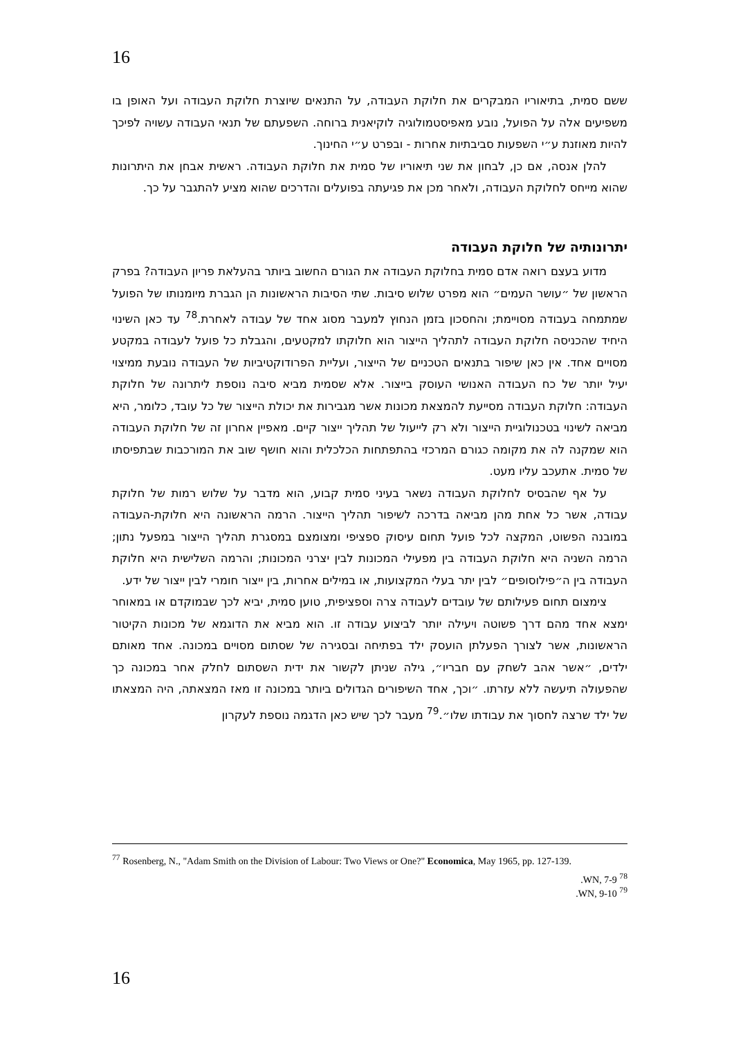16
ששם סמית, בתיאוריו המבקרים את חלוקת העבודה, על התנאים שיוצרת חלוקת העבודה ועל האופן בו משפיעים אלה על הפועל, נובע מאפיסטמולוגיה לוקיאנית ברוחה. השפעתם של תנאי העבודה עשויה לפיכך להיות מאוזנת ע״י השפעות סביבתיות אחרות - ובפרט ע״י החינוך.
להלן אנסה, אם כן, לבחון את שני תיאוריו של סמית את חלוקת העבודה. ראשית אבחן את היתרונות שהוא מייחס לחלוקת העבודה, ולאחר מכן את פגיעתה בפועלים והדרכים שהוא מציע להתגבר על כך.
יתרונותיה של חלוקת העבודה
מדוע בעצם רואה אדם סמית בחלוקת העבודה את הגורם החשוב ביותר בהעלאת פריון העבודה? בפרק הראשון של ״עושר העמים״ הוא מפרט שלוש סיבות. שתי הסיבות הראשונות הן הגברת מיומנותו של הפועל שמתמחה בעבודה מסויימת; והחסכון בזמן הנחוץ למעבר מסוג אחד של עבודה לאחרת.<sup>78</sup> עד כאן השינוי היחיד שהכניסה חלוקת העבודה לתהליך הייצור הוא חלוקתו למקטעים, והגבלת כל פועל לעבודה במקטע מסויים אחד. אין כאן שיפור בתנאים הטכניים של הייצור, ועליית הפרודוקטיביות של העבודה נובעת ממיצוי יעיל יותר של כח העבודה האנושי העוסק בייצור. אלא שסמית מביא סיבה נוספת ליתרונה של חלוקת העבודה: חלוקת העבודה מסייעת להמצאת מכונות אשר מגבירות את יכולת הייצור של כל עובד, כלומר, היא מביאה לשינוי בטכנולוגיית הייצור ולא רק לייעול של תהליך ייצור קיים. מאפיין אחרון זה של חלוקת העבודה הוא שמקנה לה את מקומה כגורם המרכזי בהתפתחות הכלכלית והוא חושף שוב את המורכבות שבתפיסתו של סמית. אתעכב עליו מעט.
על אף שהבסיס לחלוקת העבודה נשאר בעיני סמית קבוע, הוא מדבר על שלוש רמות של חלוקת עבודה, אשר כל אחת מהן מביאה בדרכה לשיפור תהליך הייצור. הרמה הראשונה היא חלוקת-העבודה במובנה הפשוט, המקצה לכל פועל תחום עיסוק ספציפי ומצומצם במסגרת תהליך הייצור במפעל נתון; הרמה השניה היא חלוקת העבודה בין מפעילי המכונות לבין יצרני המכונות; והרמה השלישית היא חלוקת העבודה בין ה״פילוסופים״ לבין יתר בעלי המקצועות, או במילים אחרות, בין ייצור חומרי לבין ייצור של ידע.
צימצום תחום פעילותם של עובדים לעבודה צרה וספציפית, טוען סמית, יביא לכך שבמוקדם או במאוחר ימצא אחד מהם דרך פשוטה ויעילה יותר לביצוע עבודה זו. הוא מביא את הדוגמא של מכונות הקיטור הראשונות, אשר לצורך הפעלתן הועסק ילד בפתיחה ובסגירה של שסתום מסויים במכונה. אחד מאותם ילדים, ״אשר אהב לשחק עם חבריו״, גילה שניתן לקשור את ידית השסתום לחלק אחר במכונה כך שהפעולה תיעשה ללא עזרתו. ״וכך, אחד השיפורים הגדולים ביותר במכונה זו מאז המצאתה, היה המצאתו של ילד שרצה לחסוך את עבודתו שלו״.<sup>79</sup> מעבר לכך שיש כאן הדגמה נוספת לעקרון
<sup>77</sup> Rosenberg, N., "Adam Smith on the Division of Labour: Two Views or One?" Economica, May 1965, pp. 127-139.
<sup>78</sup> WN, 7-9.
<sup>79</sup> WN, 9-10.
16